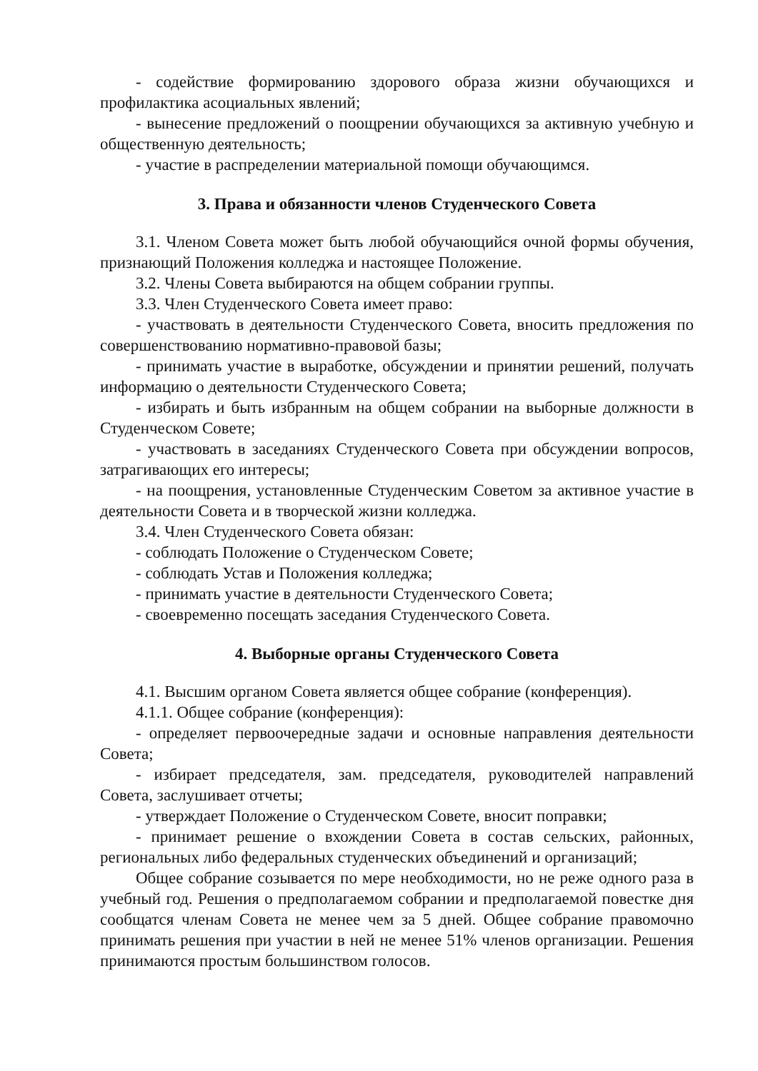- содействие формированию здорового образа жизни обучающихся и профилактика асоциальных явлений;
- вынесение предложений о поощрении обучающихся за активную учебную и общественную деятельность;
- участие в распределении материальной помощи обучающимся.
3. Права и обязанности членов Студенческого Совета
3.1. Членом Совета может быть любой обучающийся очной формы обучения, признающий Положения колледжа и настоящее Положение.
3.2. Члены Совета выбираются на общем собрании группы.
3.3. Член Студенческого Совета имеет право:
- участвовать в деятельности Студенческого Совета, вносить предложения по совершенствованию нормативно-правовой базы;
- принимать участие в выработке, обсуждении и принятии решений, получать информацию о деятельности Студенческого Совета;
- избирать и быть избранным на общем собрании на выборные должности в Студенческом Совете;
- участвовать в заседаниях Студенческого Совета при обсуждении вопросов, затрагивающих его интересы;
- на поощрения, установленные Студенческим Советом за активное участие в деятельности Совета и в творческой жизни колледжа.
3.4. Член Студенческого Совета обязан:
- соблюдать Положение о Студенческом Совете;
- соблюдать Устав и Положения колледжа;
- принимать участие в деятельности Студенческого Совета;
- своевременно посещать заседания Студенческого Совета.
4. Выборные органы Студенческого Совета
4.1. Высшим органом Совета является общее собрание (конференция).
4.1.1. Общее собрание (конференция):
- определяет первоочередные задачи и основные направления деятельности Совета;
- избирает председателя, зам. председателя, руководителей направлений Совета, заслушивает отчеты;
- утверждает Положение о Студенческом Совете, вносит поправки;
- принимает решение о вхождении Совета в состав сельских, районных, региональных либо федеральных студенческих объединений и организаций;
Общее собрание созывается по мере необходимости, но не реже одного раза в учебный год. Решения о предполагаемом собрании и предполагаемой повестке дня сообщатся членам Совета не менее чем за 5 дней. Общее собрание правомочно принимать решения при участии в ней не менее 51% членов организации. Решения принимаются простым большинством голосов.